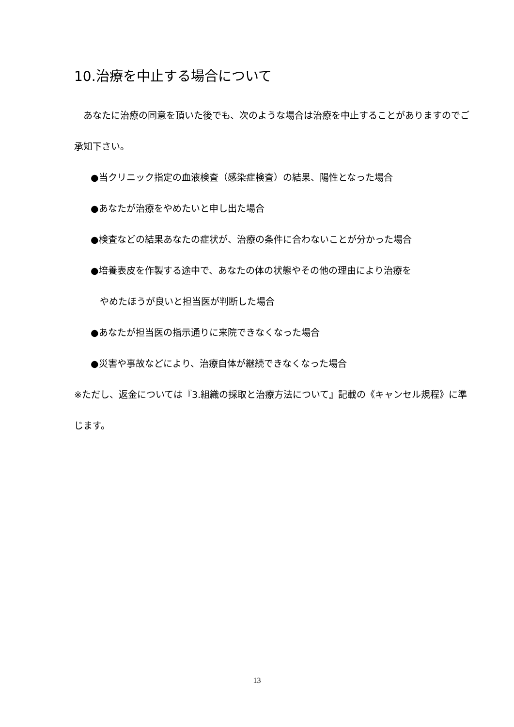10.治療を中止する場合について
　あなたに治療の同意を頂いた後でも、次のような場合は治療を中止することがありますのでご承知下さい。
●当クリニック指定の血液検査（感染症検査）の結果、陽性となった場合
●あなたが治療をやめたいと申し出た場合
●検査などの結果あなたの症状が、治療の条件に合わないことが分かった場合
●培養表皮を作製する途中で、あなたの体の状態やその他の理由により治療を
やめたほうが良いと担当医が判断した場合
●あなたが担当医の指示通りに来院できなくなった場合
●災害や事故などにより、治療自体が継続できなくなった場合
※ただし、返金については『3.組織の採取と治療方法について』記載の《キャンセル規程》に準じます。
13